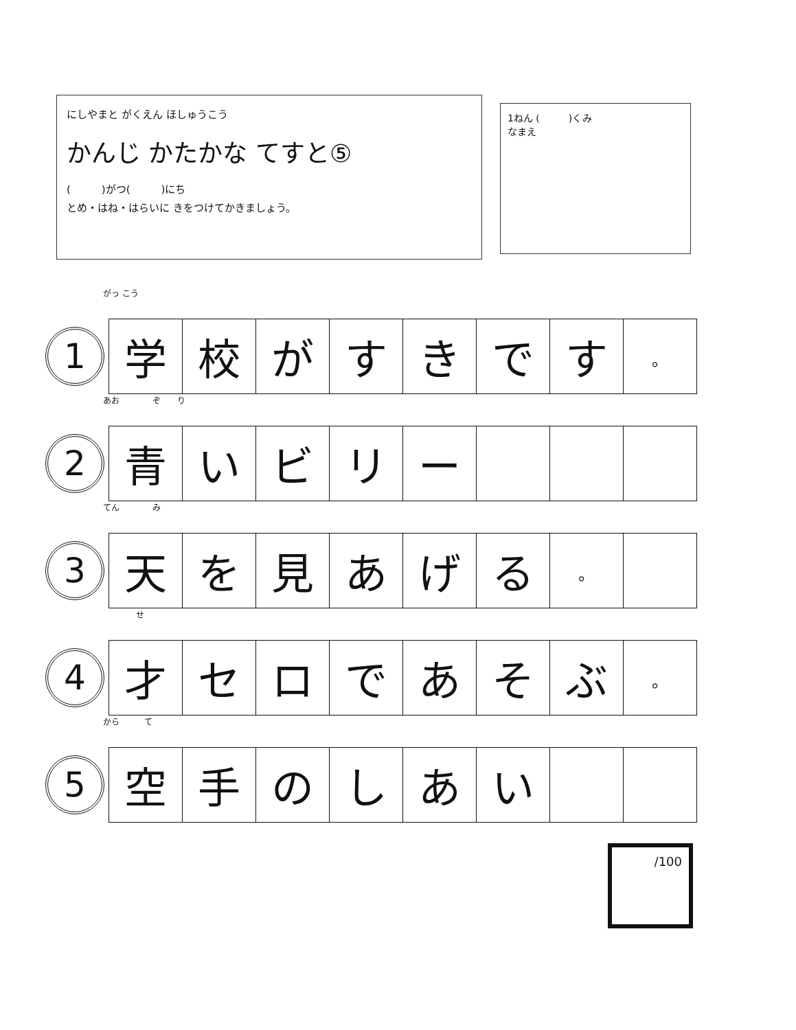にしやまと がくえん ほしゅうこう
かんじ かたかな てすと⑤
(　　　)がつ(　　　)にち
とめ・はね・はらいに きをつけてかきましょう。
1ねん (　　　)くみ
なまえ
がっ こう
1
| 学 | 校 | が | す | き | で | す | 。 |
あお　　　　ぞ　　り
2
| 青 | い | ビ | リ | ー | | | |
てん　　　　み
3
| 天 | を | 見 | あ | げ | る | 。 | |
　　　　せ
4
| 才 | セ | ロ | で | あ | そ | ぶ | 。 |
から　　　て
5
| 空 | 手 | の | し | あ | い | | |
/100